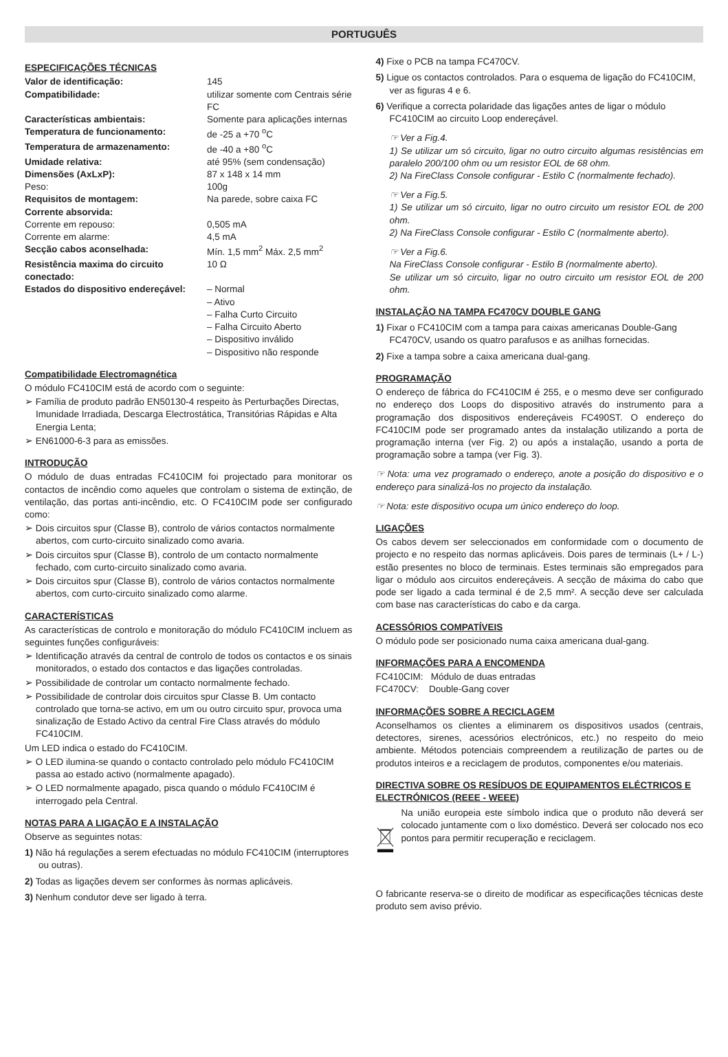PORTUGUÊS
ESPECIFICAÇÕES TÉCNICAS
Valor de identificação: 145 Compatibilidade: utilizar somente com Centrais série FC Características ambientais: Somente para aplicações internas Temperatura de funcionamento: de -25 a +70 <sup>o</sup>C Temperatura de armazenamento: de -40 a +80 <sup>o</sup>C Umidade relativa: até 95% (sem condensação) Dimensões (AxLxP): 87 x 148 x 14 mm Peso: 100g Requisitos de montagem: Na parede, sobre caixa FC Corrente absorvida: Corrente em repouso: 0,505 mA Corrente em alarme: 4,5 mA Secção cabos aconselhada: Mín. 1,5 mm<sup>2</sup> Máx. 2,5 mm<sup>2</sup> Resistência maxima do circuito conectado: 10 Ω Estados do dispositivo endereçável: – Normal
– Ativo
– Falha Curto Circuito
– Falha Circuito Aberto
– Dispositivo inválido
– Dispositivo não responde
Compatibilidade Electromagnética
O módulo FC410CIM está de acordo com o seguinte:
➢ Família de produto padrão EN50130-4 respeito às Perturbações Directas, Imunidade Irradiada, Descarga Electrostática, Transitórias Rápidas e Alta Energia Lenta;
➢ EN61000-6-3 para as emissões.
INTRODUÇÃO
O módulo de duas entradas FC410CIM foi projectado para monitorar os contactos de incêndio como aqueles que controlam o sistema de extinção, de ventilação, das portas anti-incêndio, etc. O FC410CIM pode ser configurado como:
➢ Dois circuitos spur (Classe B), controlo de vários contactos normalmente abertos, com curto-circuito sinalizado como avaria.
➢ Dois circuitos spur (Classe B), controlo de um contacto normalmente fechado, com curto-circuito sinalizado como avaria.
➢ Dois circuitos spur (Classe B), controlo de vários contactos normalmente abertos, com curto-circuito sinalizado como alarme.
CARACTERÍSTICAS
As características de controlo e monitoração do módulo FC410CIM incluem as seguintes funções configuráveis:
➢ Identificação através da central de controlo de todos os contactos e os sinais monitorados, o estado dos contactos e das ligações controladas.
➢ Possibilidade de controlar um contacto normalmente fechado.
➢ Possibilidade de controlar dois circuitos spur Classe B. Um contacto controlado que torna-se activo, em um ou outro circuito spur, provoca uma sinalização de Estado Activo da central Fire Class através do módulo FC410CIM.
Um LED indica o estado do FC410CIM.
➢ O LED ilumina-se quando o contacto controlado pelo módulo FC410CIM passa ao estado activo (normalmente apagado).
➢ O LED normalmente apagado, pisca quando o módulo FC410CIM é interrogado pela Central.
NOTAS PARA A LIGAÇÃO E A INSTALAÇÃO
Observe as seguintes notas:
1) Não há regulações a serem efectuadas no módulo FC410CIM (interruptores ou outras).
2) Todas as ligações devem ser conformes às normas aplicáveis.
3) Nenhum condutor deve ser ligado à terra.
4) Fixe o PCB na tampa FC470CV.
5) Ligue os contactos controlados. Para o esquema de ligação do FC410CIM, ver as figuras 4 e 6.
6) Verifique a correcta polaridade das ligações antes de ligar o módulo FC410CIM ao circuito Loop endereçável.
☞ Ver a Fig.4.
1) Se utilizar um só circuito, ligar no outro circuito algumas resistências em paralelo 200/100 ohm ou um resistor EOL de 68 ohm.
2) Na FireClass Console configurar - Estilo C (normalmente fechado).
☞ Ver a Fig.5.
1) Se utilizar um só circuito, ligar no outro circuito um resistor EOL de 200 ohm.
2) Na FireClass Console configurar - Estilo C (normalmente aberto).
☞ Ver a Fig.6.
Na FireClass Console configurar - Estilo B (normalmente aberto).
Se utilizar um só circuito, ligar no outro circuito um resistor EOL de 200 ohm.
INSTALAÇÃO NA TAMPA FC470CV DOUBLE GANG
1) Fixar o FC410CIM com a tampa para caixas americanas Double-Gang FC470CV, usando os quatro parafusos e as anilhas fornecidas.
2) Fixe a tampa sobre a caixa americana dual-gang.
PROGRAMAÇÃO
O endereço de fábrica do FC410CIM é 255, e o mesmo deve ser configurado no endereço dos Loops do dispositivo através do instrumento para a programação dos dispositivos endereçáveis FC490ST. O endereço do FC410CIM pode ser programado antes da instalação utilizando a porta de programação interna (ver Fig. 2) ou após a instalação, usando a porta de programação sobre a tampa (ver Fig. 3).
☞ Nota: uma vez programado o endereço, anote a posição do dispositivo e o endereço para sinalizá-los no projecto da instalação.
☞ Nota: este dispositivo ocupa um único endereço do loop.
LIGAÇÕES
Os cabos devem ser seleccionados em conformidade com o documento de projecto e no respeito das normas aplicáveis. Dois pares de terminais (L+ / L-) estão presentes no bloco de terminais. Estes terminais são empregados para ligar o módulo aos circuitos endereçáveis. A secção de máxima do cabo que pode ser ligado a cada terminal é de 2,5 mm². A secção deve ser calculada com base nas características do cabo e da carga.
ACESSÓRIOS COMPATÍVEIS
O módulo pode ser posicionado numa caixa americana dual-gang.
INFORMAÇÕES PARA A ENCOMENDA
FC410CIM: Módulo de duas entradas
FC470CV: Double-Gang cover
INFORMAÇÕES SOBRE A RECICLAGEM
Aconselhamos os clientes a eliminarem os dispositivos usados (centrais, detectores, sirenes, acessórios electrónicos, etc.) no respeito do meio ambiente. Métodos potenciais compreendem a reutilização de partes ou de produtos inteiros e a reciclagem de produtos, componentes e/ou materiais.
DIRECTIVA SOBRE OS RESÍDUOS DE EQUIPAMENTOS ELÉCTRICOS E ELECTRÓNICOS (REEE - WEEE)
Na união europeia este símbolo indica que o produto não deverá ser colocado juntamente com o lixo doméstico. Deverá ser colocado nos eco pontos para permitir recuperação e reciclagem.
O fabricante reserva-se o direito de modificar as especificações técnicas deste produto sem aviso prévio.